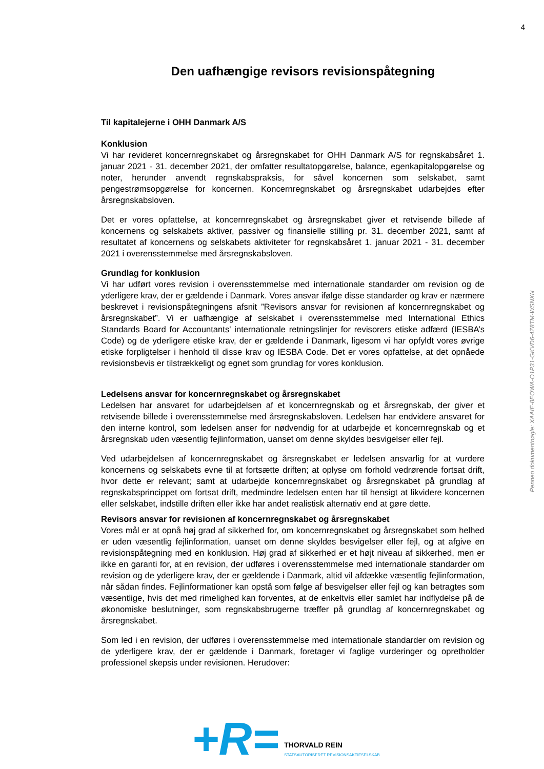4
Penneo dokumentnøgle: XAAIE-8EOWA-O1P31-GKVD6-4Z8TM-WSNXN
Den uafhængige revisors revisionspåtegning
Til kapitalejerne i OHH Danmark A/S
Konklusion
Vi har revideret koncernregnskabet og årsregnskabet for OHH Danmark A/S for regnskabsåret 1. januar 2021 - 31. december 2021, der omfatter resultatopgørelse, balance, egenkapitalopgørelse og noter, herunder anvendt regnskabspraksis, for såvel koncernen som selskabet, samt pengestrømsopgørelse for koncernen. Koncernregnskabet og årsregnskabet udarbejdes efter årsregnskabsloven.
Det er vores opfattelse, at koncernregnskabet og årsregnskabet giver et retvisende billede af koncernens og selskabets aktiver, passiver og finansielle stilling pr. 31. december 2021, samt af resultatet af koncernens og selskabets aktiviteter for regnskabsåret 1. januar 2021 - 31. december 2021 i overensstemmelse med årsregnskabsloven.
Grundlag for konklusion
Vi har udført vores revision i overensstemmelse med internationale standarder om revision og de yderligere krav, der er gældende i Danmark. Vores ansvar ifølge disse standarder og krav er nærmere beskrevet i revisionspåtegningens afsnit ”Revisors ansvar for revisionen af koncernregnskabet og årsregnskabet”. Vi er uafhængige af selskabet i overensstemmelse med International Ethics Standards Board for Accountants' internationale retningslinjer for revisorers etiske adfærd (IESBA’s Code) og de yderligere etiske krav, der er gældende i Danmark, ligesom vi har opfyldt vores øvrige etiske forpligtelser i henhold til disse krav og IESBA Code. Det er vores opfattelse, at det opnåede revisionsbevis er tilstrækkeligt og egnet som grundlag for vores konklusion.
Ledelsens ansvar for koncernregnskabet og årsregnskabet
Ledelsen har ansvaret for udarbejdelsen af et koncernregnskab og et årsregnskab, der giver et retvisende billede i overensstemmelse med årsregnskabsloven. Ledelsen har endvidere ansvaret for den interne kontrol, som ledelsen anser for nødvendig for at udarbejde et koncernregnskab og et årsregnskab uden væsentlig fejlinformation, uanset om denne skyldes besvigelser eller fejl.
Ved udarbejdelsen af koncernregnskabet og årsregnskabet er ledelsen ansvarlig for at vurdere koncernens og selskabets evne til at fortsætte driften; at oplyse om forhold vedrørende fortsat drift, hvor dette er relevant; samt at udarbejde koncernregnskabet og årsregnskabet på grundlag af regnskabsprincippet om fortsat drift, medmindre ledelsen enten har til hensigt at likvidere koncernen eller selskabet, indstille driften eller ikke har andet realistisk alternativ end at gøre dette.
Revisors ansvar for revisionen af koncernregnskabet og årsregnskabet
Vores mål er at opnå høj grad af sikkerhed for, om koncernregnskabet og årsregnskabet som helhed er uden væsentlig fejlinformation, uanset om denne skyldes besvigelser eller fejl, og at afgive en revisionspåtegning med en konklusion. Høj grad af sikkerhed er et højt niveau af sikkerhed, men er ikke en garanti for, at en revision, der udføres i overensstemmelse med internationale standarder om revision og de yderligere krav, der er gældende i Danmark, altid vil afdække væsentlig fejlinformation, når sådan findes. Fejlinformationer kan opstå som følge af besvigelser eller fejl og kan betragtes som væsentlige, hvis det med rimelighed kan forventes, at de enkeltvis eller samlet har indflydelse på de økonomiske beslutninger, som regnskabsbrugerne træffer på grundlag af koncernregnskabet og årsregnskabet.
Som led i en revision, der udføres i overensstemmelse med internationale standarder om revision og de yderligere krav, der er gældende i Danmark, foretager vi faglige vurderinger og opretholder professionel skepsis under revisionen. Herudover:
+R=
THORVALD REIN
STATSAUTORISERET REVISIONSAKTIESELSKAB